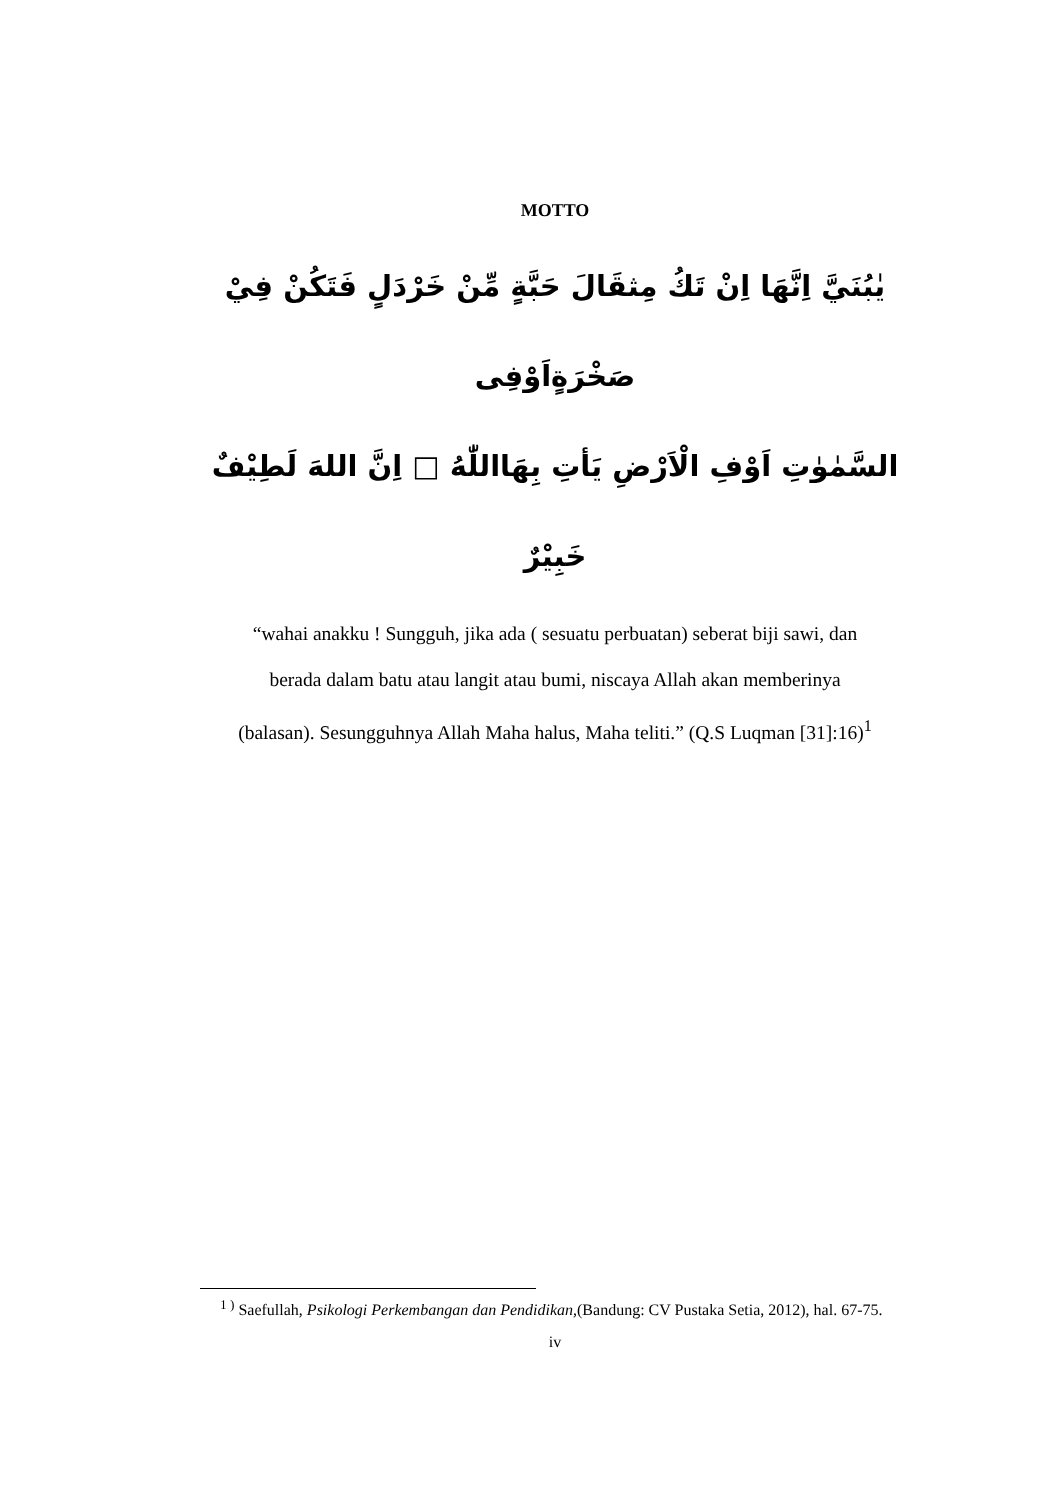MOTTO
يٰبُنَيَّ اِنَّهَا اِنْ تَكُ مِثقَالَ حَبَّةٍ مِّنْ خَرْدَلٍ فَتَكُنْ فِيْ صَخْرَةٍاَوْفِى
السَّمٰوٰتِ اَوْفِ الْاَرْضِ يَأتِ بِهَااللّٰهُ □ اِنَّ اللهَ لَطِيْفٌ خَبِيْرٌ
“wahai anakku ! Sungguh, jika ada ( sesuatu perbuatan) seberat biji sawi, dan
berada dalam batu atau langit atau bumi, niscaya Allah akan memberinya
(balasan). Sesungguhnya Allah Maha halus, Maha teliti.” (Q.S Luqman [31]:16)<sup>1</sup>
<sup>1 )</sup> Saefullah, Psikologi Perkembangan dan Pendidikan,(Bandung: CV Pustaka Setia, 2012), hal. 67-75.
iv